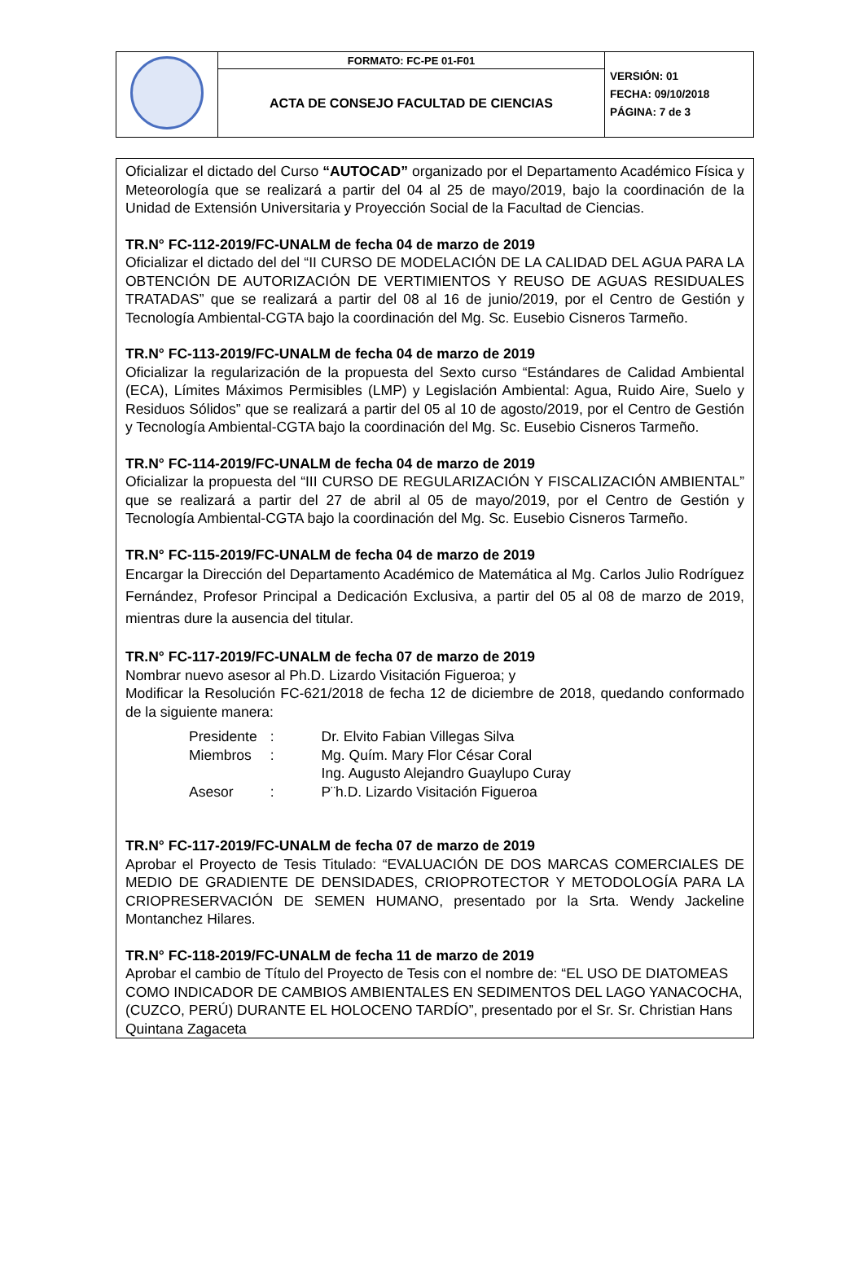| | FORMATO: FC-PE 01-F01 | VERSIÓN: 01 FECHA: 09/10/2018 PÁGINA: 7 de 3 |
| | ACTA DE CONSEJO FACULTAD DE CIENCIAS | |
Oficializar el dictado del Curso “AUTOCAD” organizado por el Departamento Académico Física y Meteorología que se realizará a partir del 04 al 25 de mayo/2019, bajo la coordinación de la Unidad de Extensión Universitaria y Proyección Social de la Facultad de Ciencias.
TR.N° FC-112-2019/FC-UNALM de fecha 04 de marzo de 2019
Oficializar el dictado del del “II CURSO DE MODELACIÓN DE LA CALIDAD DEL AGUA PARA LA OBTENCIÓN DE AUTORIZACIÓN DE VERTIMIENTOS Y REUSO DE AGUAS RESIDUALES TRATADAS” que se realizará a partir del 08 al 16 de junio/2019, por el Centro de Gestión y Tecnología Ambiental-CGTA bajo la coordinación del Mg. Sc. Eusebio Cisneros Tarmeño.
TR.N° FC-113-2019/FC-UNALM de fecha 04 de marzo de 2019
Oficializar la regularización de la propuesta del Sexto curso “Estándares de Calidad Ambiental (ECA), Límites Máximos Permisibles (LMP) y Legislación Ambiental: Agua, Ruido Aire, Suelo y Residuos Sólidos” que se realizará a partir del 05 al 10 de agosto/2019, por el Centro de Gestión y Tecnología Ambiental-CGTA bajo la coordinación del Mg. Sc. Eusebio Cisneros Tarmeño.
TR.N° FC-114-2019/FC-UNALM de fecha 04 de marzo de 2019
Oficializar la propuesta del “III CURSO DE REGULARIZACIÓN Y FISCALIZACIÓN AMBIENTAL” que se realizará a partir del 27 de abril al 05 de mayo/2019, por el Centro de Gestión y Tecnología Ambiental-CGTA bajo la coordinación del Mg. Sc. Eusebio Cisneros Tarmeño.
TR.N° FC-115-2019/FC-UNALM de fecha 04 de marzo de 2019
Encargar la Dirección del Departamento Académico de Matemática al Mg. Carlos Julio Rodríguez Fernández, Profesor Principal a Dedicación Exclusiva, a partir del 05 al 08 de marzo de 2019, mientras dure la ausencia del titular.
TR.N° FC-117-2019/FC-UNALM de fecha 07 de marzo de 2019
Nombrar nuevo asesor al Ph.D. Lizardo Visitación Figueroa; y
Modificar la Resolución FC-621/2018 de fecha 12 de diciembre de 2018, quedando conformado de la siguiente manera:
| Presidente | : | Dr. Elvito Fabian Villegas Silva |
| Miembros | : | Mg. Quím. Mary Flor César Coral |
| | | Ing. Augusto Alejandro Guaylupo Curay |
| Asesor | : | P¨h.D. Lizardo Visitación Figueroa |
TR.N° FC-117-2019/FC-UNALM de fecha 07 de marzo de 2019
Aprobar el Proyecto de Tesis Titulado: “EVALUACIÓN DE DOS MARCAS COMERCIALES DE MEDIO DE GRADIENTE DE DENSIDADES, CRIOPROTECTOR Y METODOLOGÍA PARA LA CRIOPRESERVACIÓN DE SEMEN HUMANO, presentado por la Srta. Wendy Jackeline Montanchez Hilares.
TR.N° FC-118-2019/FC-UNALM de fecha 11 de marzo de 2019
Aprobar el cambio de Título del Proyecto de Tesis con el nombre de: “EL USO DE DIATOMEAS COMO INDICADOR DE CAMBIOS AMBIENTALES EN SEDIMENTOS DEL LAGO YANACOCHA, (CUZCO, PERÚ) DURANTE EL HOLOCENO TARDÍO”, presentado por el Sr. Sr. Christian Hans Quintana Zagaceta